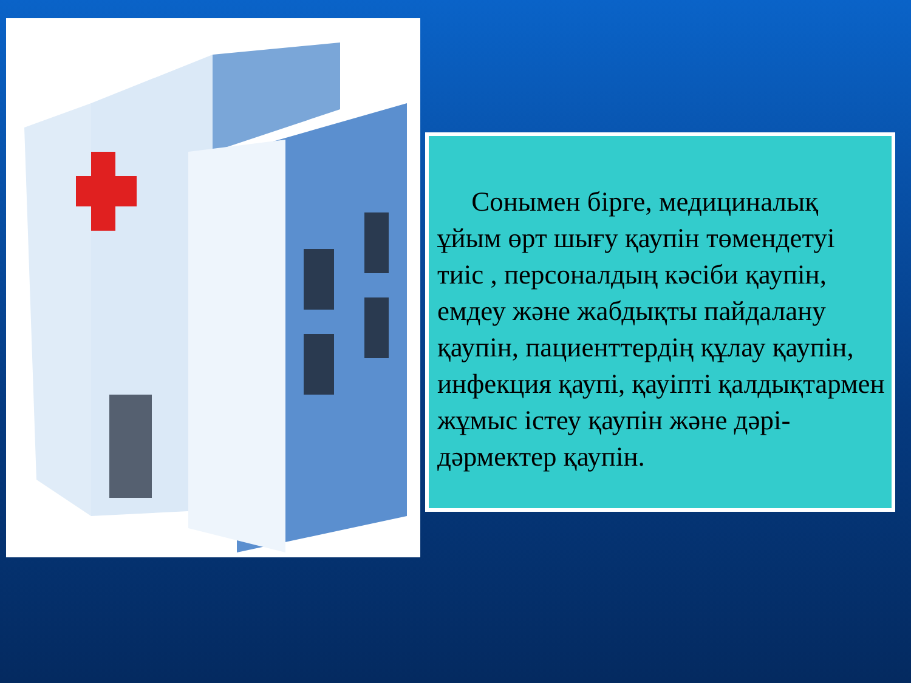Сонымен бірге, медициналық ұйым өрт шығу қаупін төмендетуі тиіс , персоналдың кәсіби қаупін, емдеу және жабдықты пайдалану қаупін, пациенттердің құлау қаупін, инфекция қаупі, қауіпті қалдықтармен жұмыс істеу қаупін және дәрі-дәрмектер қаупін.